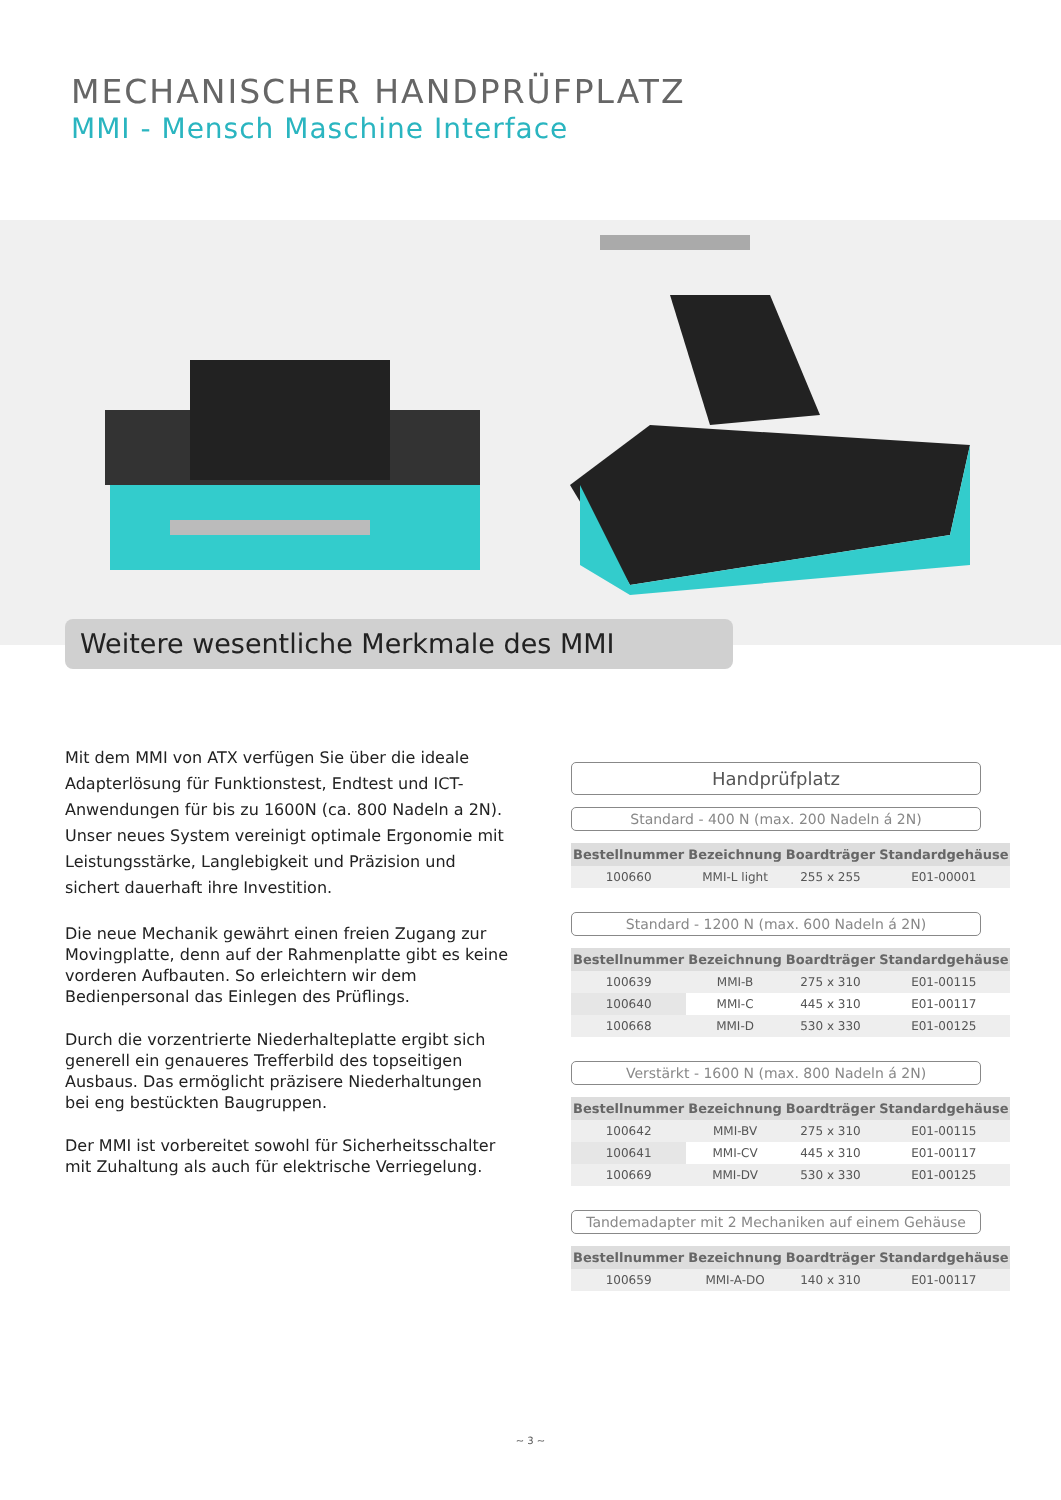MECHANISCHER HANDPRÜFPLATZ
MMI - Mensch Maschine Interface
Weitere wesentliche Merkmale des MMI
Mit dem MMI von ATX verfügen Sie über die ideale Adapterlösung für Funktionstest, Endtest und ICT-Anwendungen für bis zu 1600N (ca. 800 Nadeln a 2N). Unser neues System vereinigt optimale Ergonomie mit Leistungsstärke, Langlebigkeit und Präzision und sichert dauerhaft ihre Investition.
Die neue Mechanik gewährt einen freien Zugang zur Movingplatte, denn auf der Rahmenplatte gibt es keine vorderen Aufbauten. So erleichtern wir dem Bedienpersonal das Einlegen des Prüflings.
Durch die vorzentrierte Niederhalteplatte ergibt sich generell ein genaueres Trefferbild des topseitigen Ausbaus. Das ermöglicht präzisere Niederhaltungen bei eng bestückten Baugruppen.
Der MMI ist vorbereitet sowohl für Sicherheitsschalter mit Zuhaltung als auch für elektrische Verriegelung.
Handprüfplatz
Standard - 400 N (max. 200 Nadeln á 2N)
| Bestellnummer | Bezeichnung | Boardträger | Standardgehäuse |
| --- | --- | --- | --- |
| 100660 | MMI-L light | 255 x 255 | E01-00001 |
Standard - 1200 N (max. 600 Nadeln á 2N)
| Bestellnummer | Bezeichnung | Boardträger | Standardgehäuse |
| --- | --- | --- | --- |
| 100639 | MMI-B | 275 x 310 | E01-00115 |
| 100640 | MMI-C | 445 x 310 | E01-00117 |
| 100668 | MMI-D | 530 x 330 | E01-00125 |
Verstärkt - 1600 N (max. 800 Nadeln á 2N)
| Bestellnummer | Bezeichnung | Boardträger | Standardgehäuse |
| --- | --- | --- | --- |
| 100642 | MMI-BV | 275 x 310 | E01-00115 |
| 100641 | MMI-CV | 445 x 310 | E01-00117 |
| 100669 | MMI-DV | 530 x 330 | E01-00125 |
Tandemadapter mit 2 Mechaniken auf einem Gehäuse
| Bestellnummer | Bezeichnung | Boardträger | Standardgehäuse |
| --- | --- | --- | --- |
| 100659 | MMI-A-DO | 140 x 310 | E01-00117 |
~ 3 ~